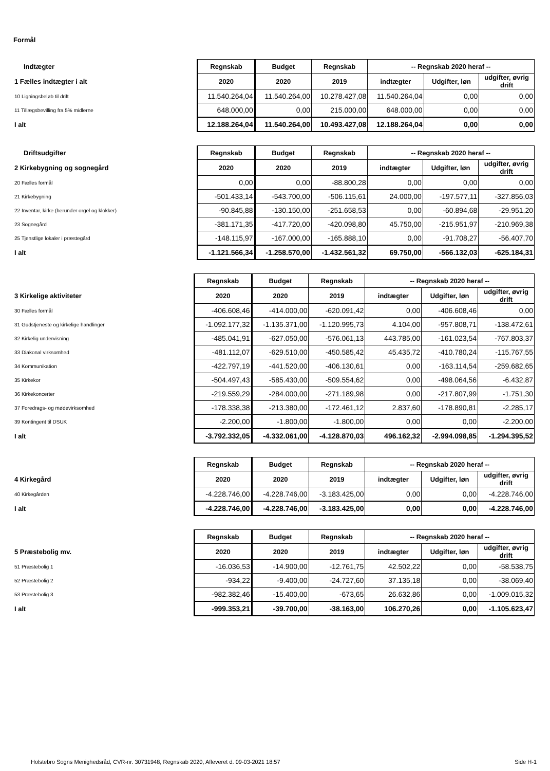Formål
| Indtægter | Regnskab | Budget | Regnskab | -- Regnskab 2020 heraf -- | | |
| 1 Fælles indtægter i alt | 2020 | 2020 | 2019 | indtægter | Udgifter, løn | udgifter, øvrig drift |
| 10 Ligningsbeløb til drift | 11.540.264,04 | 11.540.264,00 | 10.278.427,08 | 11.540.264,04 | 0,00 | 0,00 |
| 11 Tillægsbevilling fra 5% midlerne | 648.000,00 | 0,00 | 215.000,00 | 648.000,00 | 0,00 | 0,00 |
| I alt | 12.188.264,04 | 11.540.264,00 | 10.493.427,08 | 12.188.264,04 | 0,00 | 0,00 |
| Driftsudgifter | Regnskab | Budget | Regnskab | -- Regnskab 2020 heraf -- | | |
| 2 Kirkebygning og sognegård | 2020 | 2020 | 2019 | indtægter | Udgifter, løn | udgifter, øvrig drift |
| 20 Fælles formål | 0,00 | 0,00 | -88.800,28 | 0,00 | 0,00 | 0,00 |
| 21 Kirkebygning | -501.433,14 | -543.700,00 | -506.115,61 | 24.000,00 | -197.577,11 | -327.856,03 |
| 22 Inventar, kirke (herunder orgel og klokker) | -90.845,88 | -130.150,00 | -251.658,53 | 0,00 | -60.894,68 | -29.951,20 |
| 23 Sognegård | -381.171,35 | -417.720,00 | -420.098,80 | 45.750,00 | -215.951,97 | -210.969,38 |
| 25 Tjenstlige lokaler i præstegård | -148.115,97 | -167.000,00 | -165.888,10 | 0,00 | -91.708,27 | -56.407,70 |
| I alt | -1.121.566,34 | -1.258.570,00 | -1.432.561,32 | 69.750,00 | -566.132,03 | -625.184,31 |
| | Regnskab | Budget | Regnskab | -- Regnskab 2020 heraf -- | | |
| 3 Kirkelige aktiviteter | 2020 | 2020 | 2019 | indtægter | Udgifter, løn | udgifter, øvrig drift |
| 30 Fælles formål | -406.608,46 | -414.000,00 | -620.091,42 | 0,00 | -406.608,46 | 0,00 |
| 31 Gudstjeneste og kirkelige handlinger | -1.092.177,32 | -1.135.371,00 | -1.120.995,73 | 4.104,00 | -957.808,71 | -138.472,61 |
| 32 Kirkelig undervisning | -485.041,91 | -627.050,00 | -576.061,13 | 443.785,00 | -161.023,54 | -767.803,37 |
| 33 Diakonal virksomhed | -481.112,07 | -629.510,00 | -450.585,42 | 45.435,72 | -410.780,24 | -115.767,55 |
| 34 Kommunikation | -422.797,19 | -441.520,00 | -406.130,61 | 0,00 | -163.114,54 | -259.682,65 |
| 35 Kirkekor | -504.497,43 | -585.430,00 | -509.554,62 | 0,00 | -498.064,56 | -6.432,87 |
| 36 Kirkekoncerter | -219.559,29 | -284.000,00 | -271.189,98 | 0,00 | -217.807,99 | -1.751,30 |
| 37 Foredrags- og mødevirksomhed | -178.338,38 | -213.380,00 | -172.461,12 | 2.837,60 | -178.890,81 | -2.285,17 |
| 39 Kontingent til DSUK | -2.200,00 | -1.800,00 | -1.800,00 | 0,00 | 0,00 | -2.200,00 |
| I alt | -3.792.332,05 | -4.332.061,00 | -4.128.870,03 | 496.162,32 | -2.994.098,85 | -1.294.395,52 |
| | Regnskab | Budget | Regnskab | -- Regnskab 2020 heraf -- | | |
| 4 Kirkegård | 2020 | 2020 | 2019 | indtægter | Udgifter, løn | udgifter, øvrig drift |
| 40 Kirkegården | -4.228.746,00 | -4.228.746,00 | -3.183.425,00 | 0,00 | 0,00 | -4.228.746,00 |
| I alt | -4.228.746,00 | -4.228.746,00 | -3.183.425,00 | 0,00 | 0,00 | -4.228.746,00 |
| | Regnskab | Budget | Regnskab | -- Regnskab 2020 heraf -- | | |
| 5 Præstebolig mv. | 2020 | 2020 | 2019 | indtægter | Udgifter, løn | udgifter, øvrig drift |
| 51 Præstebolig 1 | -16.036,53 | -14.900,00 | -12.761,75 | 42.502,22 | 0,00 | -58.538,75 |
| 52 Præstebolig 2 | -934,22 | -9.400,00 | -24.727,60 | 37.135,18 | 0,00 | -38.069,40 |
| 53 Præstebolig 3 | -982.382,46 | -15.400,00 | -673,65 | 26.632,86 | 0,00 | -1.009.015,32 |
| I alt | -999.353,21 | -39.700,00 | -38.163,00 | 106.270,26 | 0,00 | -1.105.623,47 |
Holstebro Sogns Menighedsråd, CVR-nr. 30731948, Regnskab 2020, Afleveret d. 09-03-2021 18:57 Side H-1